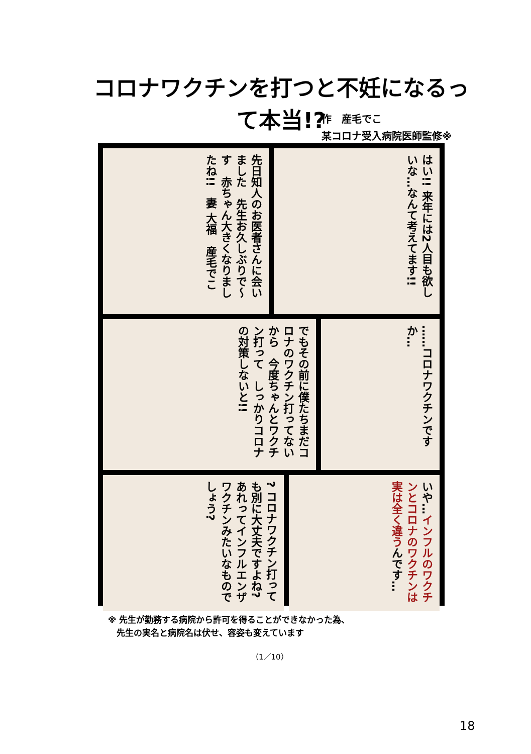コロナワクチンを打つと不妊になるって本当!?
作　産毛でこ
某コロナ受入病院医師監修※
先日知人のお医者さんに会いました　先生お久しぶりで〜す　赤ちゃん大きくなりましたね!!　妻 大福　産毛でこ
はい!! 来年には2人目も欲しいな…なんて考えてます!!
でもその前に僕たちまだコロナのワクチン打ってないから　今度ちゃんとワクチン打って　しっかりコロナの対策しないと!!
……コロナワクチンですか…
? コロナワクチン打っても別に大丈夫ですよね?　あれってインフルエンザワクチンみたいなものでしょう?
いや…インフルのワクチンとコロナのワクチンは実は全く違うんです…
※ 先生が勤務する病院から許可を得ることができなかった為、
　先生の実名と病院名は伏せ、容姿も変えています
（1／10）
18